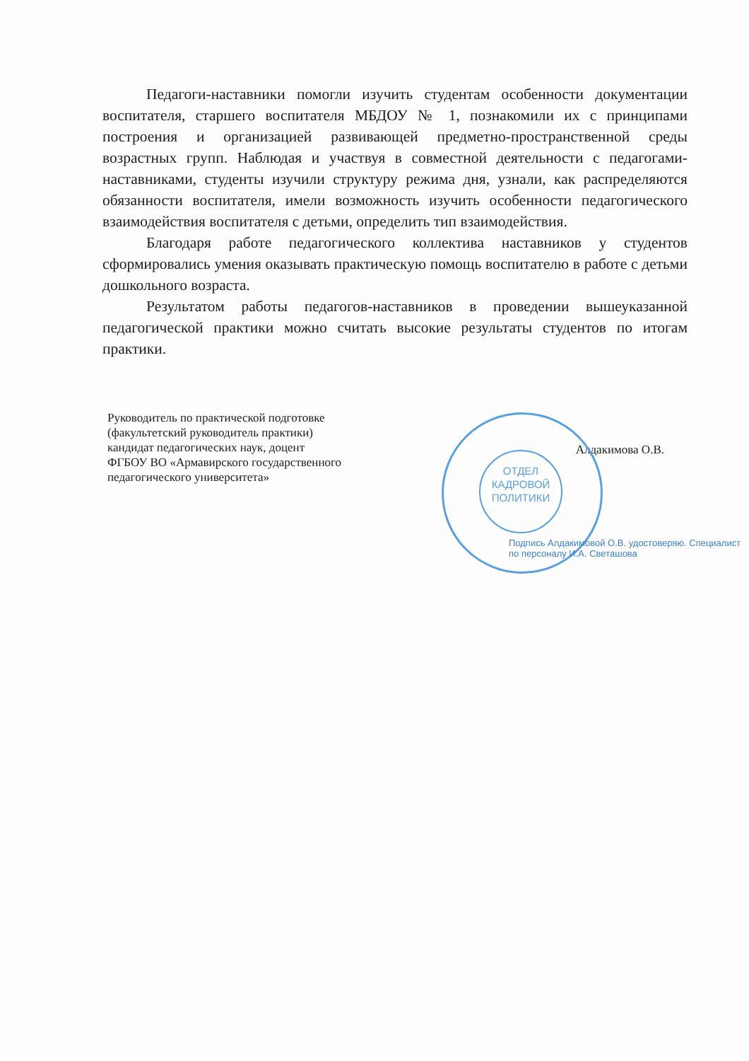Педагоги-наставники помогли изучить студентам особенности документации воспитателя, старшего воспитателя МБДОУ № 1, познакомили их с принципами построения и организацией развивающей предметно-пространственной среды возрастных групп. Наблюдая и участвуя в совместной деятельности с педагогами-наставниками, студенты изучили структуру режима дня, узнали, как распределяются обязанности воспитателя, имели возможность изучить особенности педагогического взаимодействия воспитателя с детьми, определить тип взаимодействия.
Благодаря работе педагогического коллектива наставников у студентов сформировались умения оказывать практическую помощь воспитателю в работе с детьми дошкольного возраста.
Результатом работы педагогов-наставников в проведении вышеуказанной педагогической практики можно считать высокие результаты студентов по итогам практики.
Руководитель по практической подготовке
(факультетский руководитель практики)
кандидат педагогических наук, доцент
ФГБОУ ВО «Армавирского государственного
педагогического университета»
Алдакимова О.В.
ОТДЕЛ
КАДРОВОЙ
ПОЛИТИКИ
Подпись Алдакимовой О.В. удостоверяю. Специалист по персоналу И.А. Светашова